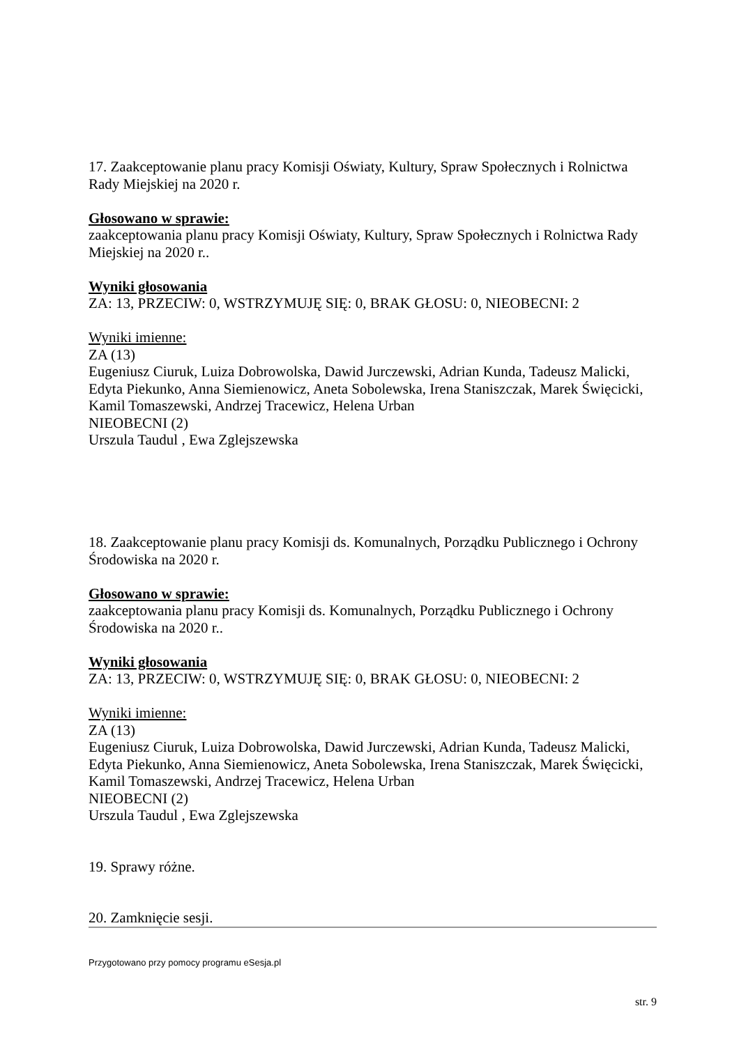17. Zaakceptowanie planu pracy Komisji Oświaty, Kultury, Spraw Społecznych i Rolnictwa Rady Miejskiej na 2020 r.
Głosowano w sprawie:
zaakceptowania planu pracy Komisji Oświaty, Kultury, Spraw Społecznych i Rolnictwa Rady Miejskiej na 2020 r..
Wyniki głosowania
ZA: 13, PRZECIW: 0, WSTRZYMUJĘ SIĘ: 0, BRAK GŁOSU: 0, NIEOBECNI: 2
Wyniki imienne:
ZA (13)
Eugeniusz Ciuruk, Luiza Dobrowolska, Dawid Jurczewski, Adrian Kunda, Tadeusz Malicki, Edyta Piekunko, Anna Siemienowicz, Aneta Sobolewska, Irena Staniszczak, Marek Święcicki, Kamil Tomaszewski, Andrzej Tracewicz, Helena Urban
NIEOBECNI (2)
Urszula Taudul , Ewa Zglejszewska
18. Zaakceptowanie planu pracy Komisji ds. Komunalnych, Porządku Publicznego i Ochrony Środowiska na 2020 r.
Głosowano w sprawie:
zaakceptowania planu pracy Komisji ds. Komunalnych, Porządku Publicznego i Ochrony Środowiska na 2020 r..
Wyniki głosowania
ZA: 13, PRZECIW: 0, WSTRZYMUJĘ SIĘ: 0, BRAK GŁOSU: 0, NIEOBECNI: 2
Wyniki imienne:
ZA (13)
Eugeniusz Ciuruk, Luiza Dobrowolska, Dawid Jurczewski, Adrian Kunda, Tadeusz Malicki, Edyta Piekunko, Anna Siemienowicz, Aneta Sobolewska, Irena Staniszczak, Marek Święcicki, Kamil Tomaszewski, Andrzej Tracewicz, Helena Urban
NIEOBECNI (2)
Urszula Taudul , Ewa Zglejszewska
19. Sprawy różne.
20. Zamknięcie sesji.
Przygotowano przy pomocy programu eSesja.pl
str. 9